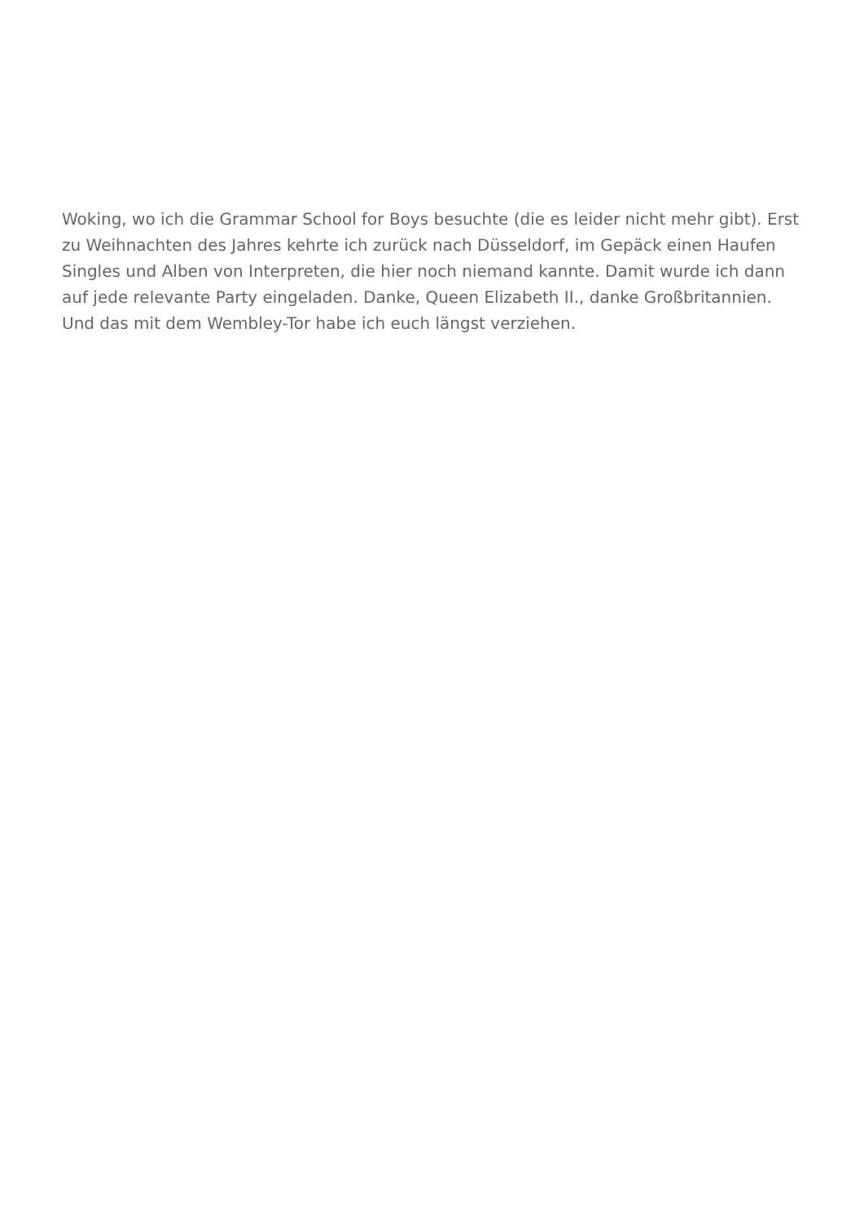Woking, wo ich die Grammar School for Boys besuchte (die es leider nicht mehr gibt). Erst zu Weihnachten des Jahres kehrte ich zurück nach Düsseldorf, im Gepäck einen Haufen Singles und Alben von Interpreten, die hier noch niemand kannte. Damit wurde ich dann auf jede relevante Party eingeladen. Danke, Queen Elizabeth II., danke Großbritannien. Und das mit dem Wembley-Tor habe ich euch längst verziehen.